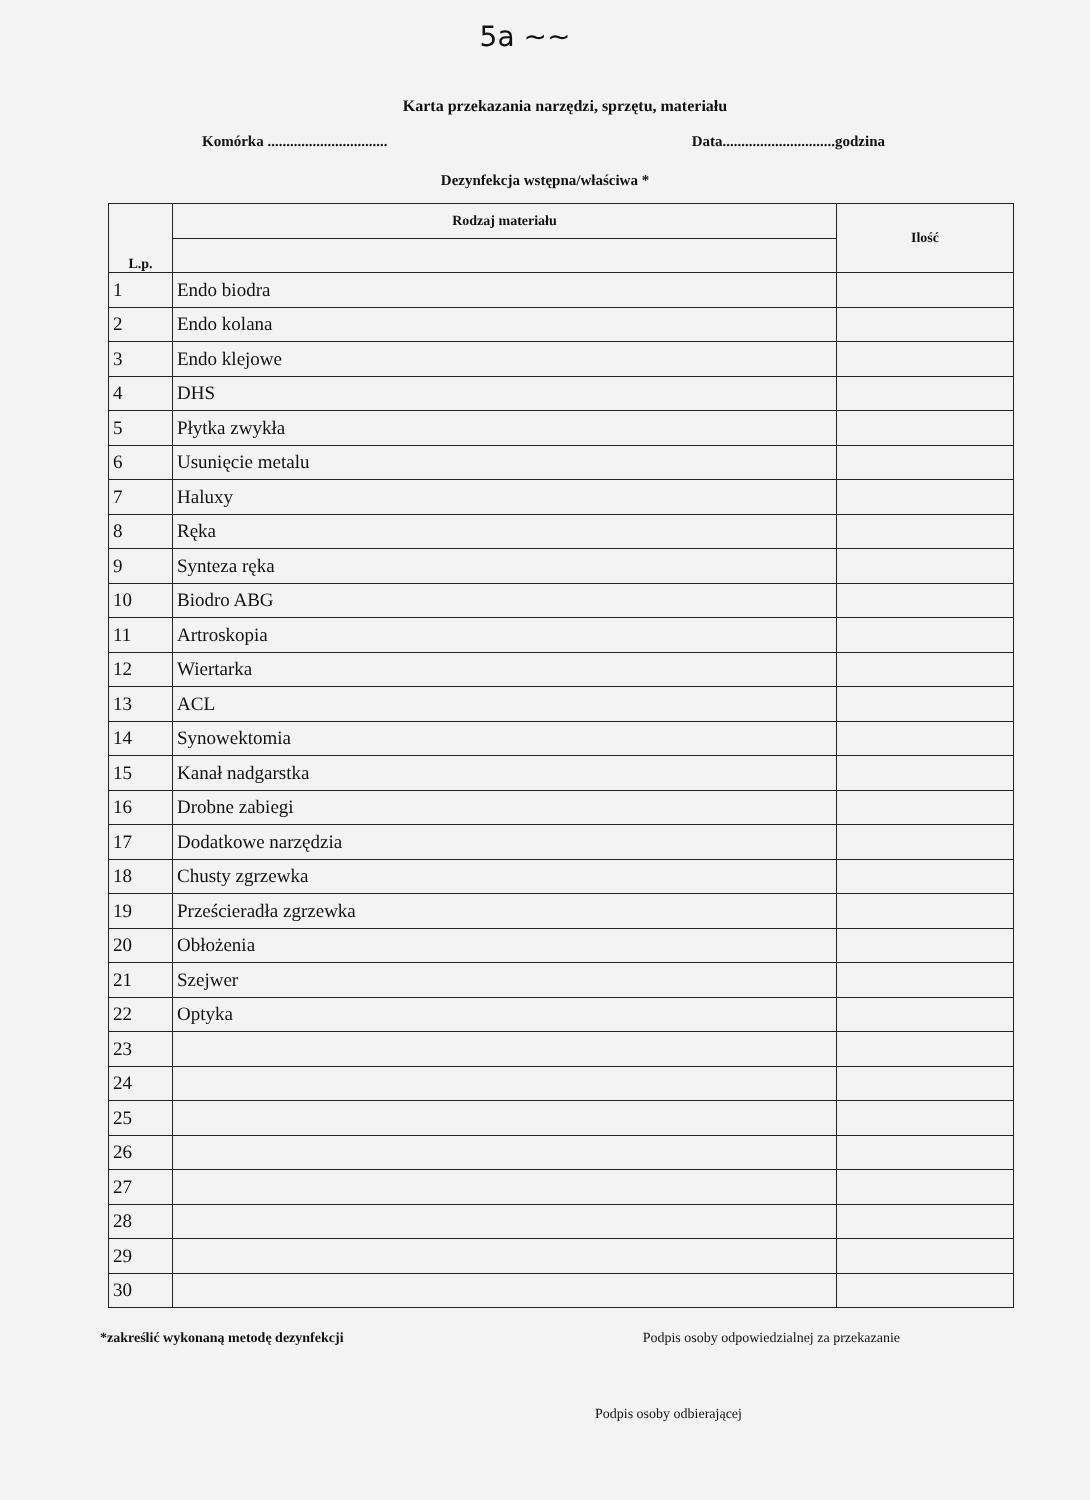5a ~~
Karta przekazania narzędzi, sprzętu, materiału
Komórka ................................ Data..............................godzina
Dezynfekcja wstępna/właściwa *
| L.p. | Rodzaj materiału | Ilość |
| --- | --- | --- |
| 1 | Endo biodra | |
| 2 | Endo kolana | |
| 3 | Endo klejowe | |
| 4 | DHS | |
| 5 | Płytka zwykła | |
| 6 | Usunięcie metalu | |
| 7 | Haluxy | |
| 8 | Ręka | |
| 9 | Synteza ręka | |
| 10 | Biodro ABG | |
| 11 | Artroskopia | |
| 12 | Wiertarka | |
| 13 | ACL | |
| 14 | Synowektomia | |
| 15 | Kanał nadgarstka | |
| 16 | Drobne zabiegi | |
| 17 | Dodatkowe narzędzia | |
| 18 | Chusty zgrzewka | |
| 19 | Prześcieradła zgrzewka | |
| 20 | Obłożenia | |
| 21 | Szejwer | |
| 22 | Optyka | |
| 23 | | |
| 24 | | |
| 25 | | |
| 26 | | |
| 27 | | |
| 28 | | |
| 29 | | |
| 30 | | |
*zakreślić wykonaną metodę dezynfekcji Podpis osoby odpowiedzialnej za przekazanie
Podpis osoby odbierającej